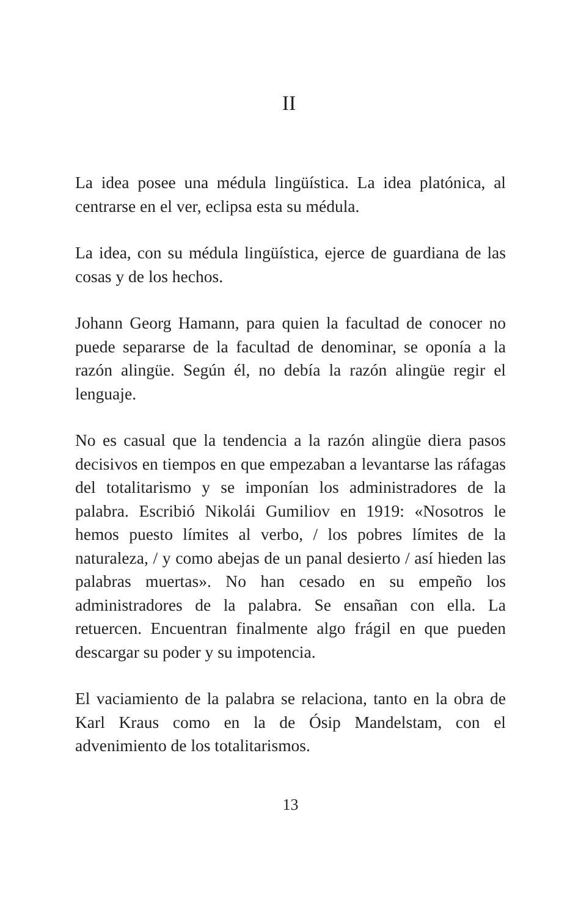II
La idea posee una médula lingüística. La idea platónica, al centrarse en el ver, eclipsa esta su médula.
La idea, con su médula lingüística, ejerce de guardiana de las cosas y de los hechos.
Johann Georg Hamann, para quien la facultad de conocer no puede separarse de la facultad de denominar, se oponía a la razón alingüe. Según él, no debía la razón alingüe regir el lenguaje.
No es casual que la tendencia a la razón alingüe diera pasos decisivos en tiempos en que empezaban a levantarse las ráfagas del totalitarismo y se imponían los administradores de la palabra. Escribió Nikolái Gumiliov en 1919: «Nosotros le hemos puesto límites al verbo, / los pobres límites de la naturaleza, / y como abejas de un panal desierto / así hieden las palabras muertas». No han cesado en su empeño los administradores de la palabra. Se ensañan con ella. La retuercen. Encuentran finalmente algo frágil en que pueden descargar su poder y su impotencia.
El vaciamiento de la palabra se relaciona, tanto en la obra de Karl Kraus como en la de Ósip Mandelstam, con el advenimiento de los totalitarismos.
13